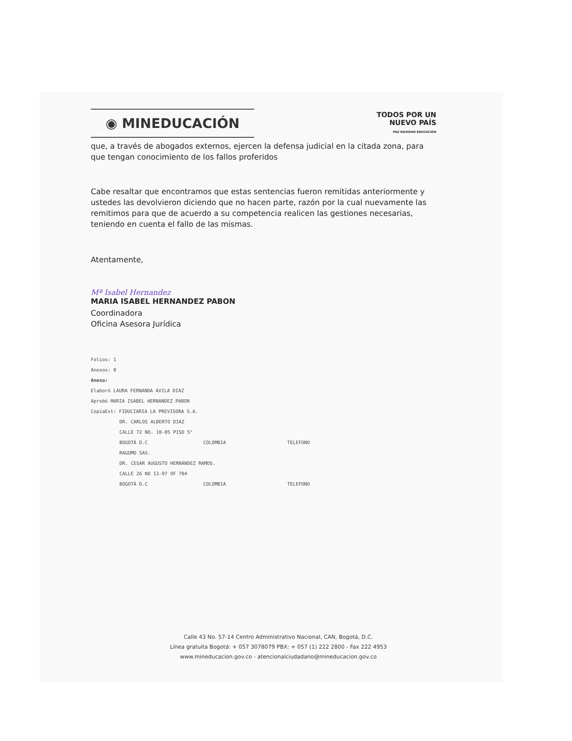◉ MINEDUCACIÓN
TODOS POR UN
NUEVO PAÍS
PAZ EQUIDAD EDUCACIÓN
que, a través de abogados externos, ejercen la defensa judicial en la citada zona, para que tengan conocimiento de los fallos proferidos
Cabe resaltar que encontramos que estas sentencias fueron remitidas anteriormente y ustedes las devolvieron diciendo que no hacen parte, razón por la cual nuevamente las remitimos para que de acuerdo a su competencia realicen las gestiones necesarias, teniendo en cuenta el fallo de las mismas.
Atentamente,
Mª Isabel Hernandez
MARIA ISABEL HERNANDEZ PABON
Coordinadora
Oficina Asesora Jurídica
Folios: 1
Anexos: 0
Anexo:
Elaboró LAURA FERNANDA AVILA DIAZ
Aprobó MARIA ISABEL HERNANDEZ PABON
CopiaExt: FIDUCIARIA LA PREVISORA S.A.
DR. CARLOS ALBERTO DIAZ
CALLE 72 NO. 10-05 PISO 5°
BOGOTÁ D.C COLOMBIA TELEFONO
RAGUMO SAS.
DR. CESAR AUGUSTO HERNÁNDEZ RAMOS.
CALLE 26 NO 13-97 OF 704
BOGOTÁ D.C COLOMBIA TELEFONO
Calle 43 No. 57-14 Centro Administrativo Nacional, CAN, Bogotá, D.C.
Línea gratuita Bogotá: + 057 3078079 PBX: + 057 (1) 222 2800 - Fax 222 4953
www.mineducacion.gov.co - atencionalciudadano@mineducacion.gov.co